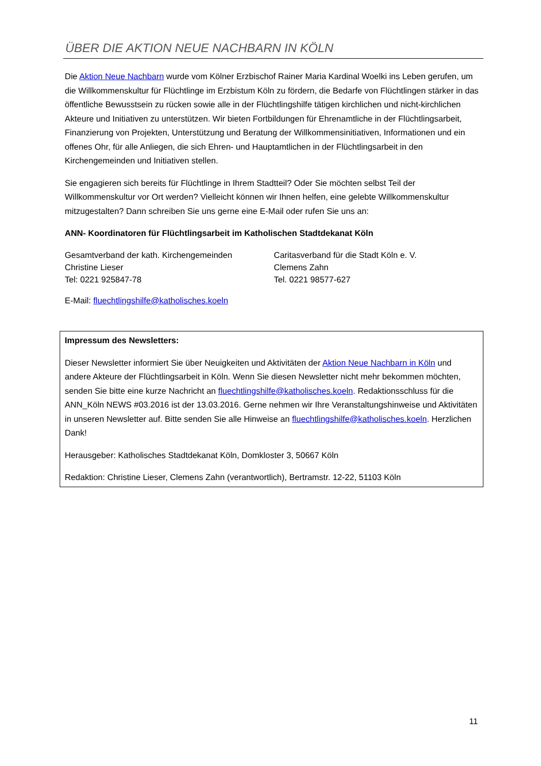ÜBER DIE AKTION NEUE NACHBARN IN KÖLN
Die Aktion Neue Nachbarn wurde vom Kölner Erzbischof Rainer Maria Kardinal Woelki ins Leben gerufen, um die Willkommenskultur für Flüchtlinge im Erzbistum Köln zu fördern, die Bedarfe von Flüchtlingen stärker in das öffentliche Bewusstsein zu rücken sowie alle in der Flüchtlingshilfe tätigen kirchlichen und nicht-kirchlichen Akteure und Initiativen zu unterstützen. Wir bieten Fortbildungen für Ehrenamtliche in der Flüchtlingsarbeit, Finanzierung von Projekten, Unterstützung und Beratung der Willkommensinitiativen, Informationen und ein offenes Ohr, für alle Anliegen, die sich Ehren- und Hauptamtlichen in der Flüchtlingsarbeit in den Kirchengemeinden und Initiativen stellen.
Sie engagieren sich bereits für Flüchtlinge in Ihrem Stadtteil? Oder Sie möchten selbst Teil der Willkommenskultur vor Ort werden? Vielleicht können wir Ihnen helfen, eine gelebte Willkommenskultur mitzugestalten? Dann schreiben Sie uns gerne eine E-Mail oder rufen Sie uns an:
ANN- Koordinatoren für Flüchtlingsarbeit im Katholischen Stadtdekanat Köln
Gesamtverband der kath. Kirchengemeinden
Christine Lieser
Tel: 0221 925847-78
Caritasverband für die Stadt Köln e. V.
Clemens Zahn
Tel. 0221 98577-627
E-Mail: fluechtlingshilfe@katholisches.koeln
Impressum des Newsletters:
Dieser Newsletter informiert Sie über Neuigkeiten und Aktivitäten der Aktion Neue Nachbarn in Köln und andere Akteure der Flüchtlingsarbeit in Köln. Wenn Sie diesen Newsletter nicht mehr bekommen möchten, senden Sie bitte eine kurze Nachricht an fluechtlingshilfe@katholisches.koeln. Redaktionsschluss für die ANN_Köln NEWS #03.2016 ist der 13.03.2016. Gerne nehmen wir Ihre Veranstaltungshinweise und Aktivitäten in unseren Newsletter auf. Bitte senden Sie alle Hinweise an fluechtlingshilfe@katholisches.koeln. Herzlichen Dank!
Herausgeber: Katholisches Stadtdekanat Köln, Domkloster 3, 50667 Köln
Redaktion: Christine Lieser, Clemens Zahn (verantwortlich), Bertramstr. 12-22, 51103 Köln
11